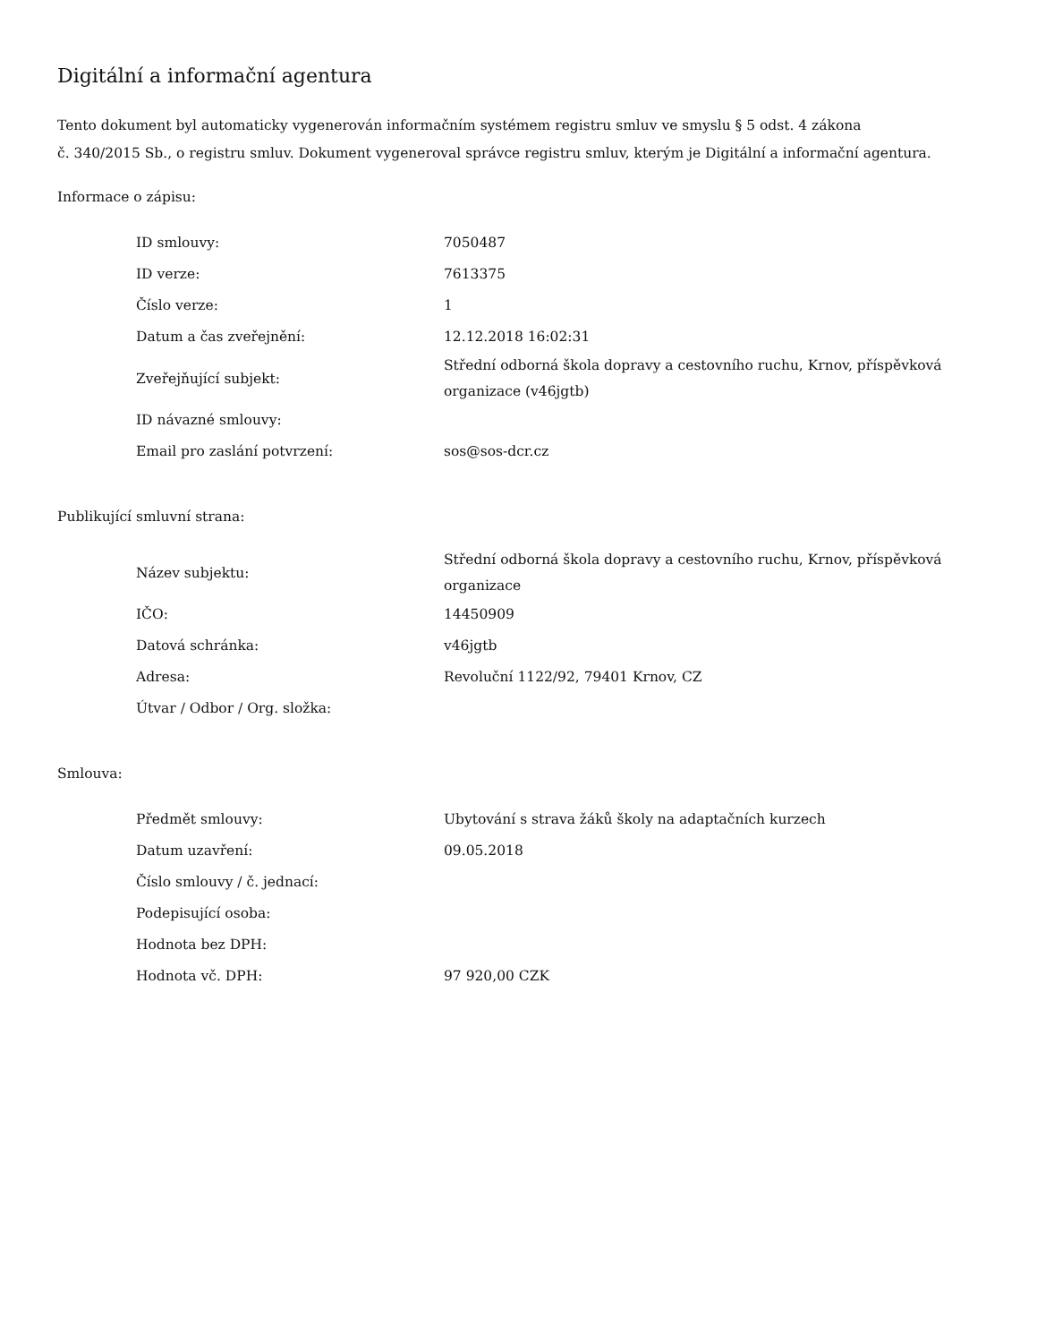Digitální a informační agentura
Tento dokument byl automaticky vygenerován informačním systémem registru smluv ve smyslu § 5 odst. 4 zákona
č. 340/2015 Sb., o registru smluv. Dokument vygeneroval správce registru smluv, kterým je Digitální a informační agentura.
Informace o zápisu:
| ID smlouvy: | 7050487 |
| ID verze: | 7613375 |
| Číslo verze: | 1 |
| Datum a čas zveřejnění: | 12.12.2018 16:02:31 |
| Zveřejňující subjekt: | Střední odborná škola dopravy a cestovního ruchu, Krnov, příspěvková organizace (v46jgtb) |
| ID návazné smlouvy: | |
| Email pro zaslání potvrzení: | sos@sos-dcr.cz |
Publikující smluvní strana:
| Název subjektu: | Střední odborná škola dopravy a cestovního ruchu, Krnov, příspěvková organizace |
| IČO: | 14450909 |
| Datová schránka: | v46jgtb |
| Adresa: | Revoluční 1122/92, 79401 Krnov, CZ |
| Útvar / Odbor / Org. složka: | |
Smlouva:
| Předmět smlouvy: | Ubytování s strava žáků školy na adaptačních kurzech |
| Datum uzavření: | 09.05.2018 |
| Číslo smlouvy / č. jednací: | |
| Podepisující osoba: | |
| Hodnota bez DPH: | |
| Hodnota vč. DPH: | 97 920,00 CZK |